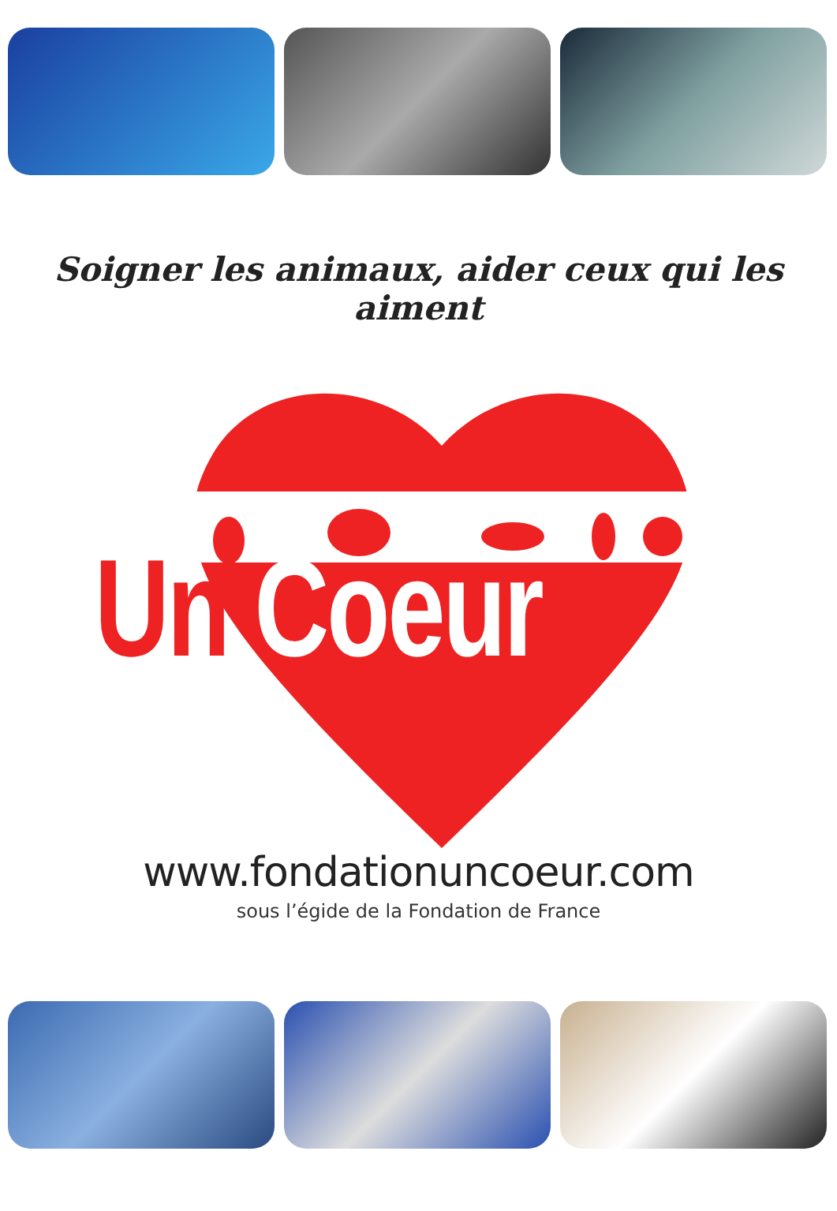Soigner les animaux, aider ceux qui les aiment
Un Coeur
www.fondationuncoeur.com
sous l’égide de la Fondation de France